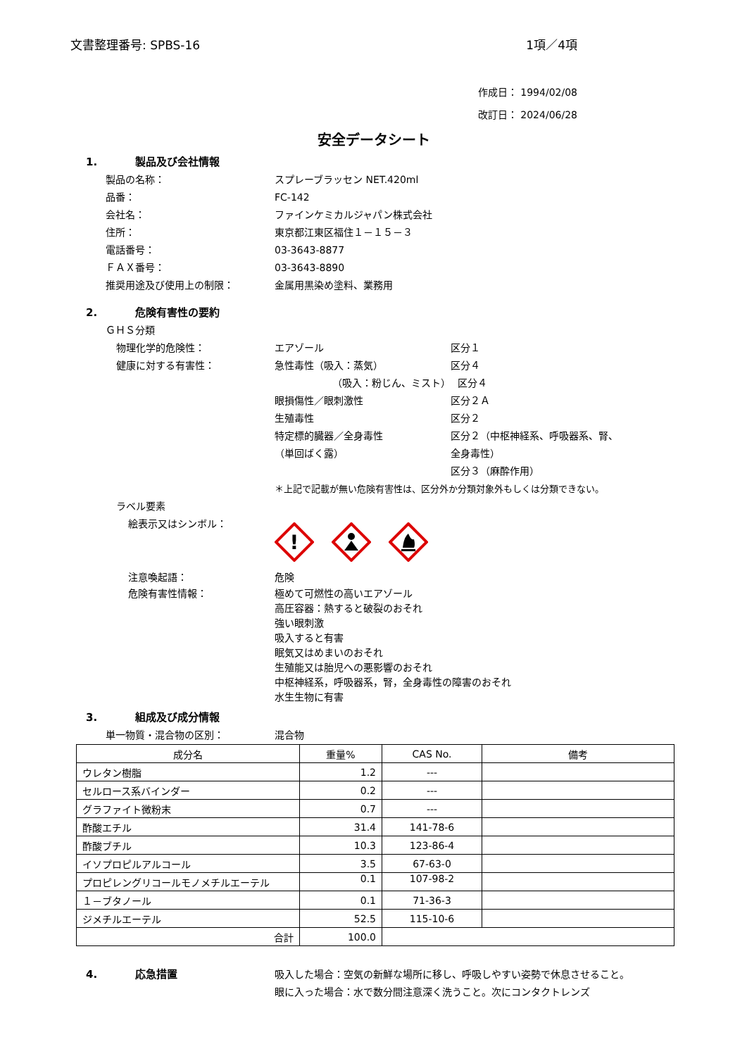文書整理番号: SPBS-16 1項／4項
作成日： 1994/02/08
改訂日： 2024/06/28
安全データシート
1. 製品及び会社情報
製品の名称： スプレーブラッセン NET.420ml
品番： FC-142
会社名： ファインケミカルジャパン株式会社
住所： 東京都江東区福住１－１５－３
電話番号： 03-3643-8877
ＦＡＸ番号： 03-3643-8890
推奨用途及び使用上の制限： 金属用黒染め塗料、業務用
2. 危険有害性の要約
ＧＨＳ分類
物理化学的危険性： エアゾール 区分１
健康に対する有害性： 急性毒性（吸入：蒸気） 区分４
（吸入：粉じん、ミスト） 区分４
眼損傷性／眼刺激性 区分２Ａ
生殖毒性 区分２
特定標的臓器／全身毒性
（単回ばく露）
区分２（中枢神経系、呼吸器系、腎、
全身毒性）
区分３（麻酔作用）
＊上記で記載が無い危険有害性は、区分外か分類対象外もしくは分類できない。
ラベル要素
絵表示又はシンボル：
!
注意喚起語： 危険
危険有害性情報： 極めて可燃性の高いエアゾール
高圧容器：熱すると破裂のおそれ
強い眼刺激
吸入すると有害
眠気又はめまいのおそれ
生殖能又は胎児への悪影響のおそれ
中枢神経系，呼吸器系，腎，全身毒性の障害のおそれ
水生生物に有害
3. 組成及び成分情報
単一物質・混合物の区別： 混合物
| 成分名 | 重量% | CAS No. | 備考 |
| --- | --- | --- | --- |
| ウレタン樹脂 | 1.2 | --- | |
| セルロース系バインダー | 0.2 | --- | |
| グラファイト微粉末 | 0.7 | --- | |
| 酢酸エチル | 31.4 | 141-78-6 | |
| 酢酸ブチル | 10.3 | 123-86-4 | |
| イソプロピルアルコール | 3.5 | 67-63-0 | |
| プロピレングリコールモノメチルエーテル | 0.1 | 107-98-2 | |
| １－ブタノール | 0.1 | 71-36-3 | |
| ジメチルエーテル | 52.5 | 115-10-6 | |
| 合計 | 100.0 | | |
4. 応急措置 吸入した場合：空気の新鮮な場所に移し、呼吸しやすい姿勢で休息させること。
眼に入った場合：水で数分間注意深く洗うこと。次にコンタクトレンズ